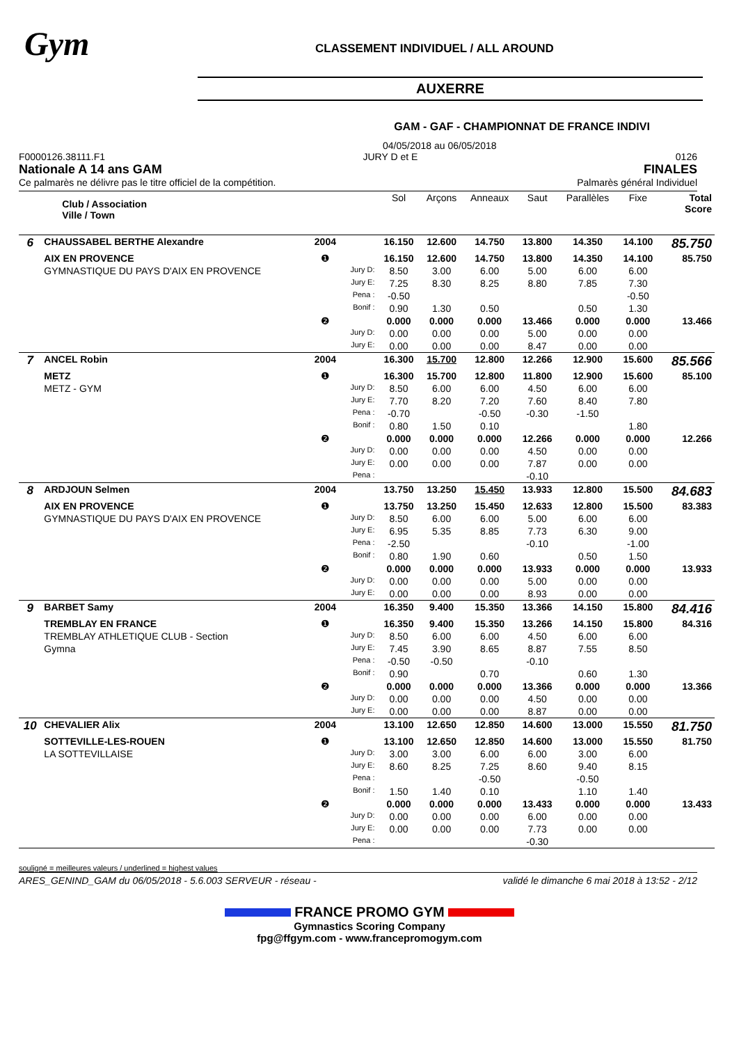Gym
CLASSEMENT INDIVIDUEL / ALL AROUND
AUXERRE
GAM - GAF - CHAMPIONNAT DE FRANCE INDIVI
04/05/2018 au 06/05/2018
F0000126.38111.F1 JURY D et E 0126
Nationale A 14 ans GAM FINALES
Ce palmarès ne délivre pas le titre officiel de la compétition. Palmarès général Individuel
| | Club / Association Ville / Town | | | Sol | Arçons | Anneaux | Saut | Parallèles | Fixe | Total Score |
| 6 | CHAUSSABEL BERTHE Alexandre | 2004 | | 16.150 | 12.600 | 14.750 | 13.800 | 14.350 | 14.100 | 85.750 |
| | AIX EN PROVENCE | ❶ | | 16.150 | 12.600 | 14.750 | 13.800 | 14.350 | 14.100 | 85.750 |
| | GYMNASTIQUE DU PAYS D'AIX EN PROVENCE | | Jury D: | 8.50 | 3.00 | 6.00 | 5.00 | 6.00 | 6.00 | |
| | | | Jury E: | 7.25 | 8.30 | 8.25 | 8.80 | 7.85 | 7.30 | |
| | | | Pena : | -0.50 | | | | | -0.50 | |
| | | | Bonif : | 0.90 | 1.30 | 0.50 | | 0.50 | 1.30 | |
| | | ❷ | | 0.000 | 0.000 | 0.000 | 13.466 | 0.000 | 0.000 | 13.466 |
| | | | Jury D: | 0.00 | 0.00 | 0.00 | 5.00 | 0.00 | 0.00 | |
| | | | Jury E: | 0.00 | 0.00 | 0.00 | 8.47 | 0.00 | 0.00 | |
| 7 | ANCEL Robin | 2004 | | 16.300 | 15.700 | 12.800 | 12.266 | 12.900 | 15.600 | 85.566 |
| | METZ | ❶ | | 16.300 | 15.700 | 12.800 | 11.800 | 12.900 | 15.600 | 85.100 |
| | METZ - GYM | | Jury D: | 8.50 | 6.00 | 6.00 | 4.50 | 6.00 | 6.00 | |
| | | | Jury E: | 7.70 | 8.20 | 7.20 | 7.60 | 8.40 | 7.80 | |
| | | | Pena : | -0.70 | | -0.50 | -0.30 | -1.50 | | |
| | | | Bonif : | 0.80 | 1.50 | 0.10 | | | 1.80 | |
| | | ❷ | | 0.000 | 0.000 | 0.000 | 12.266 | 0.000 | 0.000 | 12.266 |
| | | | Jury D: | 0.00 | 0.00 | 0.00 | 4.50 | 0.00 | 0.00 | |
| | | | Jury E: | 0.00 | 0.00 | 0.00 | 7.87 | 0.00 | 0.00 | |
| | | | Pena : | | | | -0.10 | | | |
| 8 | ARDJOUN Selmen | 2004 | | 13.750 | 13.250 | 15.450 | 13.933 | 12.800 | 15.500 | 84.683 |
| | AIX EN PROVENCE | ❶ | | 13.750 | 13.250 | 15.450 | 12.633 | 12.800 | 15.500 | 83.383 |
| | GYMNASTIQUE DU PAYS D'AIX EN PROVENCE | | Jury D: | 8.50 | 6.00 | 6.00 | 5.00 | 6.00 | 6.00 | |
| | | | Jury E: | 6.95 | 5.35 | 8.85 | 7.73 | 6.30 | 9.00 | |
| | | | Pena : | -2.50 | | | -0.10 | | -1.00 | |
| | | | Bonif : | 0.80 | 1.90 | 0.60 | | 0.50 | 1.50 | |
| | | ❷ | | 0.000 | 0.000 | 0.000 | 13.933 | 0.000 | 0.000 | 13.933 |
| | | | Jury D: | 0.00 | 0.00 | 0.00 | 5.00 | 0.00 | 0.00 | |
| | | | Jury E: | 0.00 | 0.00 | 0.00 | 8.93 | 0.00 | 0.00 | |
| 9 | BARBET Samy | 2004 | | 16.350 | 9.400 | 15.350 | 13.366 | 14.150 | 15.800 | 84.416 |
| | TREMBLAY EN FRANCE | ❶ | | 16.350 | 9.400 | 15.350 | 13.266 | 14.150 | 15.800 | 84.316 |
| | TREMBLAY ATHLETIQUE CLUB - Section | | Jury D: | 8.50 | 6.00 | 6.00 | 4.50 | 6.00 | 6.00 | |
| | Gymna | | Jury E: | 7.45 | 3.90 | 8.65 | 8.87 | 7.55 | 8.50 | |
| | | | Pena : | -0.50 | -0.50 | | -0.10 | | | |
| | | | Bonif : | 0.90 | | 0.70 | | 0.60 | 1.30 | |
| | | ❷ | | 0.000 | 0.000 | 0.000 | 13.366 | 0.000 | 0.000 | 13.366 |
| | | | Jury D: | 0.00 | 0.00 | 0.00 | 4.50 | 0.00 | 0.00 | |
| | | | Jury E: | 0.00 | 0.00 | 0.00 | 8.87 | 0.00 | 0.00 | |
| 10 | CHEVALIER Alix | 2004 | | 13.100 | 12.650 | 12.850 | 14.600 | 13.000 | 15.550 | 81.750 |
| | SOTTEVILLE-LES-ROUEN | ❶ | | 13.100 | 12.650 | 12.850 | 14.600 | 13.000 | 15.550 | 81.750 |
| | LA SOTTEVILLAISE | | Jury D: | 3.00 | 3.00 | 6.00 | 6.00 | 3.00 | 6.00 | |
| | | | Jury E: | 8.60 | 8.25 | 7.25 | 8.60 | 9.40 | 8.15 | |
| | | | Pena : | | | -0.50 | | -0.50 | | |
| | | | Bonif : | 1.50 | 1.40 | 0.10 | | 1.10 | 1.40 | |
| | | ❷ | | 0.000 | 0.000 | 0.000 | 13.433 | 0.000 | 0.000 | 13.433 |
| | | | Jury D: | 0.00 | 0.00 | 0.00 | 6.00 | 0.00 | 0.00 | |
| | | | Jury E: | 0.00 | 0.00 | 0.00 | 7.73 | 0.00 | 0.00 | |
| | | | Pena : | | | | -0.30 | | | |
souligné = meilleures valeurs / underlined = highest values
ARES_GENIND_GAM du 06/05/2018 - 5.6.003 SERVEUR - réseau - validé le dimanche 6 mai 2018 à 13:52 - 2/12
FRANCE PROMO GYM
Gymnastics Scoring Company
fpg@ffgym.com - www.francepromogym.com